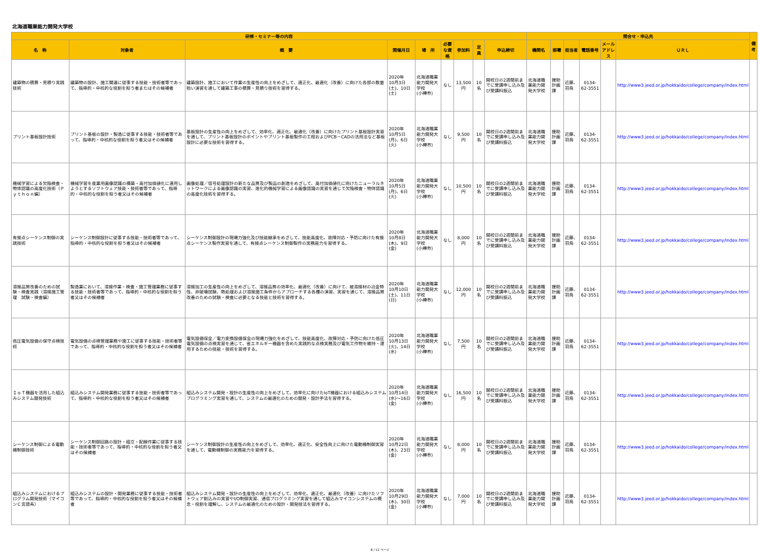北海道職業能力開発大学校
| 研修・セミナー等の内容 | | | | | | | | | 問合せ・申込先 | | | | | | 備考 |
| --- | --- | --- | --- | --- | --- | --- | --- | --- | --- | --- | --- | --- | --- | --- | --- |
| 名 称 | 対象者 | 概 要 | 開催月日 | 場 所 | 必要な資格 | 参加料 | 定 員 | 申込締切 | 機関名 | 部署 | 担当者 | 電話番号 | メールアドレス | ＵＲＬ | |
| 建築物の積算・見積り実践技術 | 建築物の設計、施工関連に従事する技能・技術者等であって、指導的・中核的な役割を担う者またはその候補者 | 建築設計、施工において作業の生産性の向上をめざして、適正化、最適化（改善）に向けた各部の数量拾い演習を通して建築工事の積算・見積り技術を習得する。 | 2020年 10月3日(土)、10日(土) | 北海道職業能力開発大学校 (小樽市) | なし | 13,500円 | 10名 | 開校日の2週間前までに受講申し込み及び受講料振込 | 北海道職業能力開発大学校 | 援助計画課 | 近藤、羽鳥 | 0134-62-3551 | | http://www3.jeed.or.jp/hokkaido/college/company/index.html | |
| プリント基板設計技術 | プリント基板の設計・製造に従事する技能・技術者等であって、指導的・中核的な役割を担う者又はその候補者 | 基板設計の生産性の向上をめざして、効率化、適正化、最適化（改善）に向けたプリント基板設計実習を通して、プリント基板設計のポイントやプリント基板製作の工程およびPCB－CADの活用法など基板設計に必要な技術を習得する。 | 2020年 10月5日(月)、6日(火) | 北海道職業能力開発大学校 (小樽市) | なし | 9,500円 | 10名 | 開校日の2週間前までに受講申し込み及び受講料振込 | 北海道職業能力開発大学校 | 援助計画課 | 近藤、羽鳥 | 0134-62-3551 | | http://www3.jeed.or.jp/hokkaido/college/company/index.html | |
| 機械学習による欠陥検査・物体認識の高度化技術（Ｐｙｔｈｏｎ編） | 機械学習を産業用画像認識の構築・高付加価値化に適用しようとするソフトウェア技能・技術者等であって、指導的・中核的な役割を担う者又はその候補者 | 画像処理／信号処理設計の新たな品質及び製品の創造をめざして、高付加価値化に向けたニューラルネットワークによる画像認識の実習、進化的機械学習による画像認識の実習を通じて欠陥検査・物体認識の高度化技術を習得する。 | 2020年 10月5日(月)、6日(火) | 北海道職業能力開発大学校 (小樽市) | なし | 10,500円 | 10名 | 開校日の2週間前までに受講申し込み及び受講料振込 | 北海道職業能力開発大学校 | 援助計画課 | 近藤、羽鳥 | 0134-62-3551 | | http://www3.jeed.or.jp/hokkaido/college/company/index.html | |
| 有接点シーケンス制御の実践技術 | シーケンス制御設計に従事する技能・技術者等であって、指導的・中核的な役割を担う者又はその候補者 | シーケンス制御設計の現場力強化及び技能継承をめざして、技能高度化、故障対応・予防に向けた有接点シーケンス製作実習を通して、有接点シーケンス制御製作の実務能力を習得する。 | 2020年 10月8日(木)、9日(金) | 北海道職業能力開発大学校 (小樽市) | なし | 8,000円 | 10名 | 開校日の2週間前までに受講申し込み及び受講料振込 | 北海道職業能力開発大学校 | 援助計画課 | 近藤、羽鳥 | 0134-62-3551 | | http://www3.jeed.or.jp/hokkaido/college/company/index.html | |
| 溶接品質改善のための試験・検査実践（溶接施工管理 試験・検査編） | 製造業において、溶接作業・検査・施工管理業務に従事する技能・技術者等であって、指導的・中核的な役割を担う者又はその候補者 | 溶接加工の生産性の向上をめざして、溶接品質の効率化、最適化（改善）に向けて、被溶接材の冶金特性、非破壊試験、熱処理および溶接施工条件からアプローチする各種の演習、実習を通じて、溶接品質改善のための試験・検査に必要となる技能と技術を習得する。 | 2020年 10月10日(土)、11日(日) | 北海道職業能力開発大学校 (小樽市) | なし | 12,000円 | 10名 | 開校日の2週間前までに受講申し込み及び受講料振込 | 北海道職業能力開発大学校 | 援助計画課 | 近藤、羽鳥 | 0134-62-3551 | | http://www3.jeed.or.jp/hokkaido/college/company/index.html | |
| 低圧電気設備の保守点検技術 | 電気設備の点検管理業務や施工に従事する技能・技術者等であって、指導的・中核的な役割を担う者又はその候補者 | 電気設備保全／電力変換設備保全の現場力強化をめざして、技能高度化、故障対応・予防に向けた低圧電気設備の点検実習を通じて、省エネルギー機器を含めた実践的な点検実務及び電気工作物を維持・運用するための技能・技術を習得する。 | 2020年 10月13日(火)、14日(水) | 北海道職業能力開発大学校 (小樽市) | なし | 7,500円 | 10名 | 開校日の2週間前までに受講申し込み及び受講料振込 | 北海道職業能力開発大学校 | 援助計画課 | 近藤、羽鳥 | 0134-62-3551 | | http://www3.jeed.or.jp/hokkaido/college/company/index.html | |
| ＩｏＴ機器を活用した組込みシステム開発技術 | 組込みシステム開発業務に従事する技能・技術者等であって、指導的・中核的な役割を担う者又はその候補者 | 組込みシステム開発・設計の生産性の向上をめざして、効率化に向けたIoT機器における組込みシステムプログラミング実習を通して、システムの最適化のための開発・設計手法を習得する。 | 2020年 10月14日(水)～16日(金) | 北海道職業能力開発大学校 (小樽市) | なし | 16,500円 | 10名 | 開校日の2週間前までに受講申し込み及び受講料振込 | 北海道職業能力開発大学校 | 援助計画課 | 近藤、羽鳥 | 0134-62-3551 | | http://www3.jeed.or.jp/hokkaido/college/company/index.html | |
| シーケンス制御による電動機制御技術 | シーケンス制御回路の設計・組立・配線作業に従事する技能・技術者等であって、指導的・中核的な役割を担う者又はその候補者 | シーケンス制御設計の生産性の向上をめざして、効率化、適正化、安全性向上に向けた電動機制御実習を通して、電動機制御の実務能力を習得する。 | 2020年 10月22日(木)、23日(金) | 北海道職業能力開発大学校 (小樽市) | なし | 8,000円 | 10名 | 開校日の2週間前までに受講申し込み及び受講料振込 | 北海道職業能力開発大学校 | 援助計画課 | 近藤、羽鳥 | 0134-62-3551 | | http://www3.jeed.or.jp/hokkaido/college/company/index.html | |
| 組込みシステムにおけるプログラム開発技術（マイコンＣ言語系） | 組込みシステムの設計・開発業務に従事する技能・技術者等であって、指導的・中核的な役割を担う者又はその候補者 | 組込みシステム開発・設計の生産性の向上をめざして、効率化、適正化、最適化（改善）に向けたソフトウェア割込みの実習やI/O制御実習、通信プログラミング実習を通して組込みマイコンシステムの概念・役割を理解し、システムの最適化のための設計・開発技法を習得する。 | 2020年 10月29日(木)、30日(金) | 北海道職業能力開発大学校 (小樽市) | なし | 7,000円 | 10名 | 開校日の2週間前までに受講申し込み及び受講料振込 | 北海道職業能力開発大学校 | 援助計画課 | 近藤、羽鳥 | 0134-62-3551 | | http://www3.jeed.or.jp/hokkaido/college/company/index.html | |
8 / 12 ページ